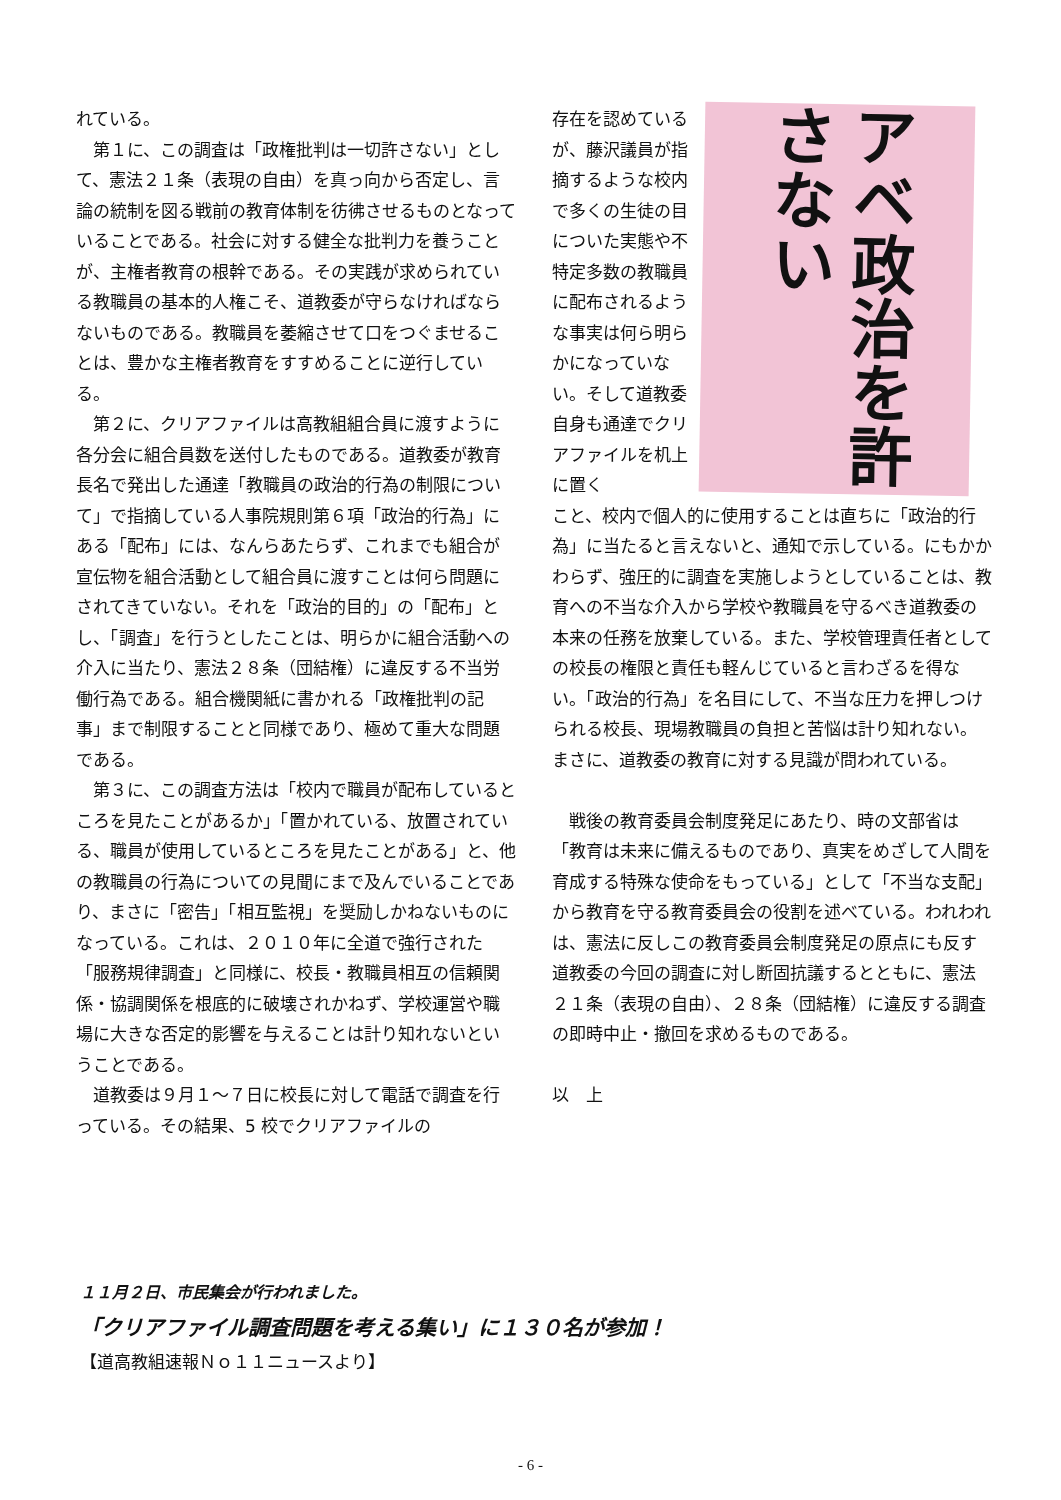れている。
第１に、この調査は「政権批判は一切許さない」として、憲法２１条（表現の自由）を真っ向から否定し、言論の統制を図る戦前の教育体制を彷彿させるものとなっていることである。社会に対する健全な批判力を養うことが、主権者教育の根幹である。その実践が求められている教職員の基本的人権こそ、道教委が守らなければならないものである。教職員を萎縮させて口をつぐませることは、豊かな主権者教育をすすめることに逆行している。
第２に、クリアファイルは高教組組合員に渡すように各分会に組合員数を送付したものである。道教委が教育長名で発出した通達「教職員の政治的行為の制限について」で指摘している人事院規則第６項「政治的行為」にある「配布」には、なんらあたらず、これまでも組合が宣伝物を組合活動として組合員に渡すことは何ら問題にされてきていない。それを「政治的目的」の「配布」とし、「調査」を行うとしたことは、明らかに組合活動への介入に当たり、憲法２８条（団結権）に違反する不当労働行為である。組合機関紙に書かれる「政権批判の記事」まで制限することと同様であり、極めて重大な問題である。
第３に、この調査方法は「校内で職員が配布しているところを見たことがあるか」「置かれている、放置されている、職員が使用しているところを見たことがある」と、他の教職員の行為についての見聞にまで及んでいることであり、まさに「密告」「相互監視」を奨励しかねないものになっている。これは、２０１０年に全道で強行された「服務規律調査」と同様に、校長・教職員相互の信頼関係・協調関係を根底的に破壊されかねず、学校運営や職場に大きな否定的影響を与えることは計り知れないということである。
道教委は９月１～７日に校長に対して電話で調査を行っている。その結果、5 校でクリアファイルの
存在を認めているが、藤沢議員が指摘するような校内で多くの生徒の目についた実態や不特定多数の教職員に配布されるような事実は何ら明らかになっていない。そして道教委自身も通達でクリアファイルを机上に置く
アベ政治を許さない
こと、校内で個人的に使用することは直ちに「政治的行為」に当たると言えないと、通知で示している。にもかかわらず、強圧的に調査を実施しようとしていることは、教育への不当な介入から学校や教職員を守るべき道教委の本来の任務を放棄している。また、学校管理責任者としての校長の権限と責任も軽んじていると言わざるを得ない。「政治的行為」を名目にして、不当な圧力を押しつけられる校長、現場教職員の負担と苦悩は計り知れない。まさに、道教委の教育に対する見識が問われている。
戦後の教育委員会制度発足にあたり、時の文部省は「教育は未来に備えるものであり、真実をめざして人間を育成する特殊な使命をもっている」として「不当な支配」から教育を守る教育委員会の役割を述べている。われわれは、憲法に反しこの教育委員会制度発足の原点にも反す道教委の今回の調査に対し断固抗議するとともに、憲法２１条（表現の自由）、２８条（団結権）に違反する調査の即時中止・撤回を求めるものである。
以　上
１１月２日、市民集会が行われました。
「クリアファイル調査問題を考える集い」に１３０名が参加！
【道高教組速報Ｎｏ１１ニュースより】
- 6 -